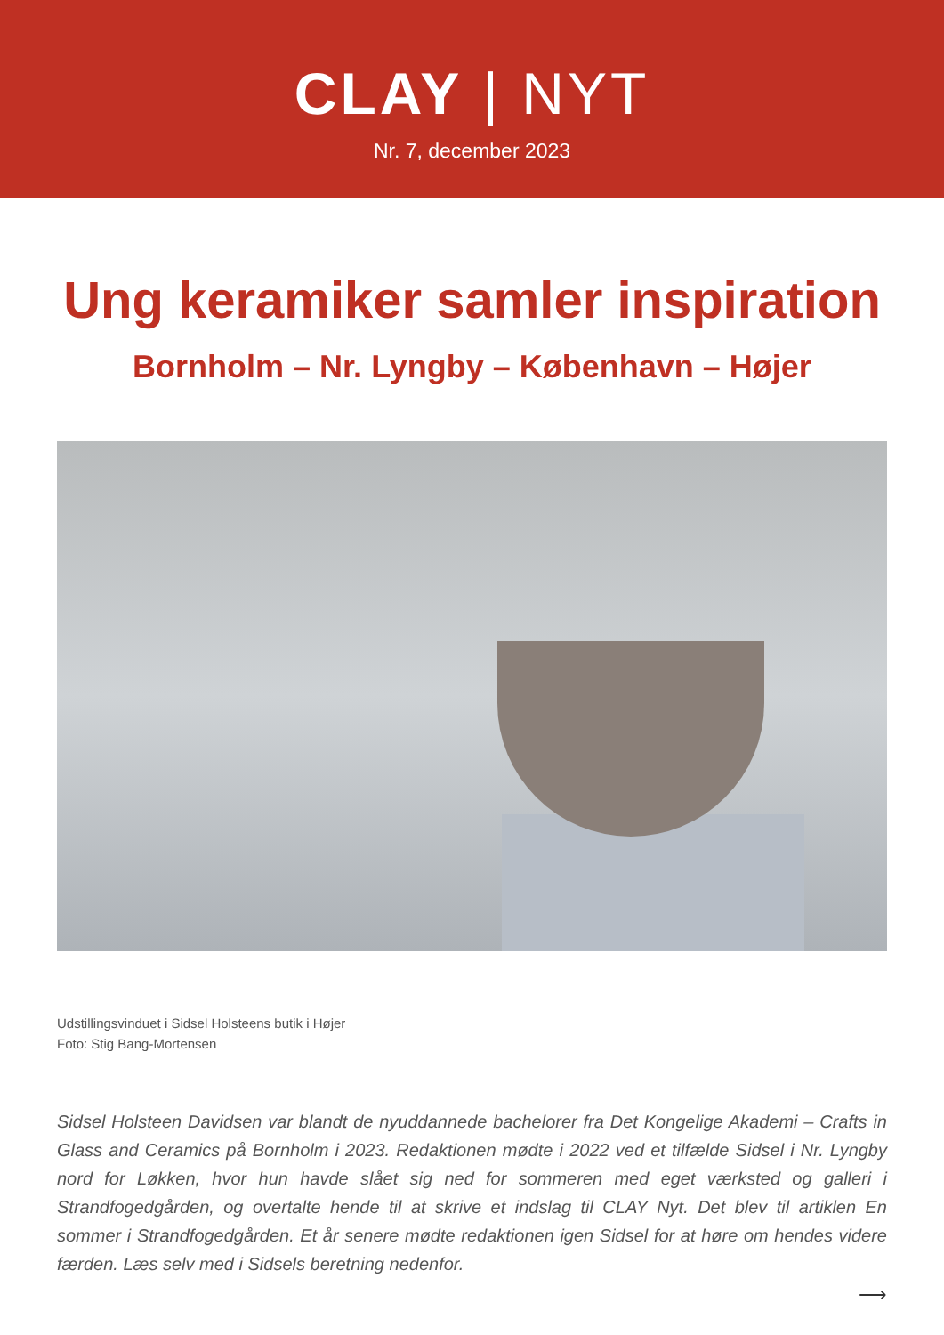CLAY | NYT
Nr. 7, december 2023
Ung keramiker samler inspiration
Bornholm – Nr. Lyngby – København – Højer
Udstillingsvinduet i Sidsel Holsteens butik i Højer
Foto: Stig Bang-Mortensen
Sidsel Holsteen Davidsen var blandt de nyuddannede bachelorer fra Det Kongelige Akademi – Crafts in Glass and Ceramics på Bornholm i 2023. Redaktionen mødte i 2022 ved et tilfælde Sidsel i Nr. Lyngby nord for Løkken, hvor hun havde slået sig ned for sommeren med eget værksted og galleri i Strandfogedgården, og overtalte hende til at skrive et indslag til CLAY Nyt. Det blev til artiklen En sommer i Strandfogedgården. Et år senere mødte redaktionen igen Sidsel for at høre om hendes videre færden. Læs selv med i Sidsels beretning nedenfor.
⟶